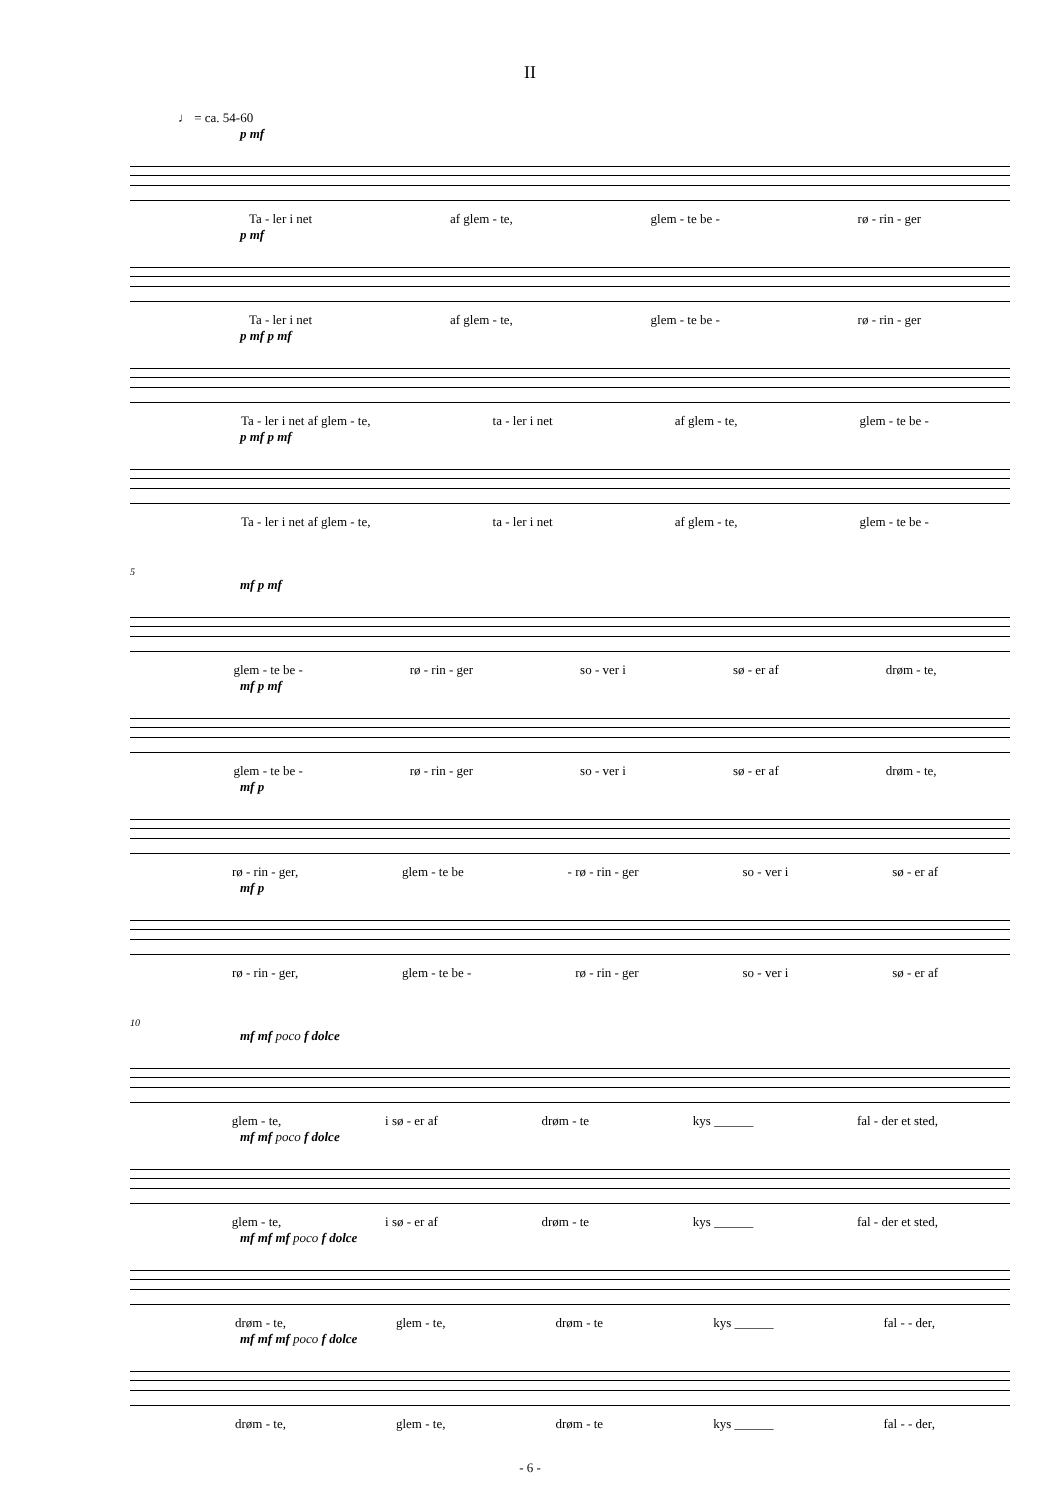II
♩ = ca. 54-60
p mf
Ta - ler i net af glem - te, glem - te be - rø - rin - ger
p mf
Ta - ler i net af glem - te, glem - te be - rø - rin - ger
p mf p mf
Ta - ler i net af glem - te, ta - ler i net af glem - te, glem - te be -
p mf p mf
Ta - ler i net af glem - te, ta - ler i net af glem - te, glem - te be -
5
mf p mf
glem - te be - rø - rin - ger so - ver i sø - er af drøm - te,
mf p mf
glem - te be - rø - rin - ger so - ver i sø - er af drøm - te,
mf p
rø - rin - ger, glem - te be - rø - rin - ger so - ver i sø - er af
mf p
rø - rin - ger, glem - te be - rø - rin - ger so - ver i sø - er af
10
mf mf poco f dolce
glem - te, i sø - er af drøm - te kys ______ fal - der et sted,
mf mf poco f dolce
glem - te, i sø - er af drøm - te kys ______ fal - der et sted,
mf mf mf poco f dolce
drøm - te, glem - te, drøm - te kys ______ fal - - der,
mf mf mf poco f dolce
drøm - te, glem - te, drøm - te kys ______ fal - - der,
- 6 -